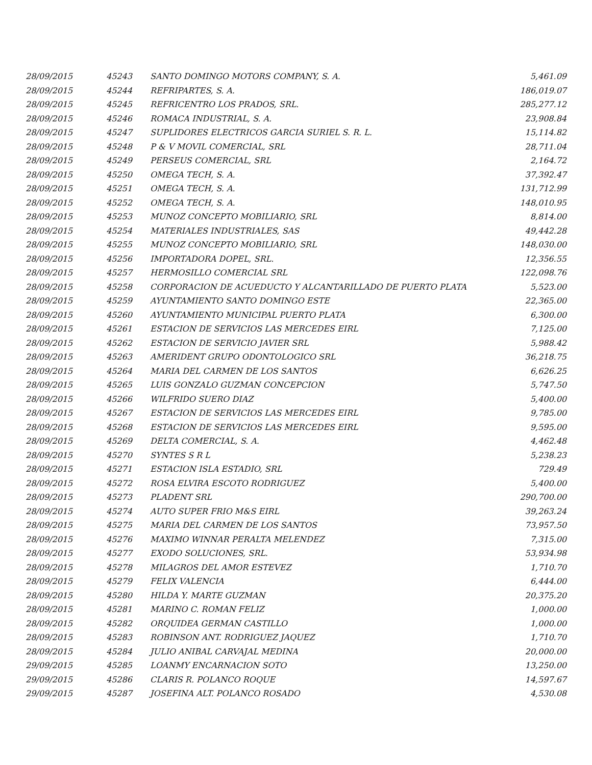| 28/09/2015 | 45243 | SANTO DOMINGO MOTORS COMPANY, S. A. | 5,461.09 |
| 28/09/2015 | 45244 | REFRIPARTES, S. A. | 186,019.07 |
| 28/09/2015 | 45245 | REFRICENTRO LOS PRADOS, SRL. | 285,277.12 |
| 28/09/2015 | 45246 | ROMACA INDUSTRIAL, S. A. | 23,908.84 |
| 28/09/2015 | 45247 | SUPLIDORES ELECTRICOS GARCIA SURIEL S. R. L. | 15,114.82 |
| 28/09/2015 | 45248 | P & V MOVIL COMERCIAL, SRL | 28,711.04 |
| 28/09/2015 | 45249 | PERSEUS COMERCIAL, SRL | 2,164.72 |
| 28/09/2015 | 45250 | OMEGA TECH, S. A. | 37,392.47 |
| 28/09/2015 | 45251 | OMEGA TECH, S. A. | 131,712.99 |
| 28/09/2015 | 45252 | OMEGA TECH, S. A. | 148,010.95 |
| 28/09/2015 | 45253 | MUNOZ CONCEPTO MOBILIARIO, SRL | 8,814.00 |
| 28/09/2015 | 45254 | MATERIALES INDUSTRIALES, SAS | 49,442.28 |
| 28/09/2015 | 45255 | MUNOZ CONCEPTO MOBILIARIO, SRL | 148,030.00 |
| 28/09/2015 | 45256 | IMPORTADORA DOPEL, SRL. | 12,356.55 |
| 28/09/2015 | 45257 | HERMOSILLO COMERCIAL SRL | 122,098.76 |
| 28/09/2015 | 45258 | CORPORACION DE ACUEDUCTO Y ALCANTARILLADO DE PUERTO PLATA | 5,523.00 |
| 28/09/2015 | 45259 | AYUNTAMIENTO SANTO DOMINGO ESTE | 22,365.00 |
| 28/09/2015 | 45260 | AYUNTAMIENTO MUNICIPAL PUERTO PLATA | 6,300.00 |
| 28/09/2015 | 45261 | ESTACION DE SERVICIOS LAS MERCEDES EIRL | 7,125.00 |
| 28/09/2015 | 45262 | ESTACION DE SERVICIO JAVIER SRL | 5,988.42 |
| 28/09/2015 | 45263 | AMERIDENT GRUPO ODONTOLOGICO SRL | 36,218.75 |
| 28/09/2015 | 45264 | MARIA DEL CARMEN DE LOS SANTOS | 6,626.25 |
| 28/09/2015 | 45265 | LUIS GONZALO GUZMAN CONCEPCION | 5,747.50 |
| 28/09/2015 | 45266 | WILFRIDO SUERO DIAZ | 5,400.00 |
| 28/09/2015 | 45267 | ESTACION DE SERVICIOS LAS MERCEDES EIRL | 9,785.00 |
| 28/09/2015 | 45268 | ESTACION DE SERVICIOS LAS MERCEDES EIRL | 9,595.00 |
| 28/09/2015 | 45269 | DELTA COMERCIAL, S. A. | 4,462.48 |
| 28/09/2015 | 45270 | SYNTES S R L | 5,238.23 |
| 28/09/2015 | 45271 | ESTACION ISLA ESTADIO, SRL | 729.49 |
| 28/09/2015 | 45272 | ROSA ELVIRA ESCOTO RODRIGUEZ | 5,400.00 |
| 28/09/2015 | 45273 | PLADENT SRL | 290,700.00 |
| 28/09/2015 | 45274 | AUTO SUPER FRIO M&S EIRL | 39,263.24 |
| 28/09/2015 | 45275 | MARIA DEL CARMEN DE LOS SANTOS | 73,957.50 |
| 28/09/2015 | 45276 | MAXIMO WINNAR PERALTA MELENDEZ | 7,315.00 |
| 28/09/2015 | 45277 | EXODO SOLUCIONES, SRL. | 53,934.98 |
| 28/09/2015 | 45278 | MILAGROS DEL AMOR ESTEVEZ | 1,710.70 |
| 28/09/2015 | 45279 | FELIX VALENCIA | 6,444.00 |
| 28/09/2015 | 45280 | HILDA Y. MARTE GUZMAN | 20,375.20 |
| 28/09/2015 | 45281 | MARINO C. ROMAN FELIZ | 1,000.00 |
| 28/09/2015 | 45282 | ORQUIDEA GERMAN CASTILLO | 1,000.00 |
| 28/09/2015 | 45283 | ROBINSON ANT. RODRIGUEZ JAQUEZ | 1,710.70 |
| 28/09/2015 | 45284 | JULIO ANIBAL CARVAJAL MEDINA | 20,000.00 |
| 29/09/2015 | 45285 | LOANMY ENCARNACION SOTO | 13,250.00 |
| 29/09/2015 | 45286 | CLARIS R. POLANCO ROQUE | 14,597.67 |
| 29/09/2015 | 45287 | JOSEFINA ALT. POLANCO ROSADO | 4,530.08 |